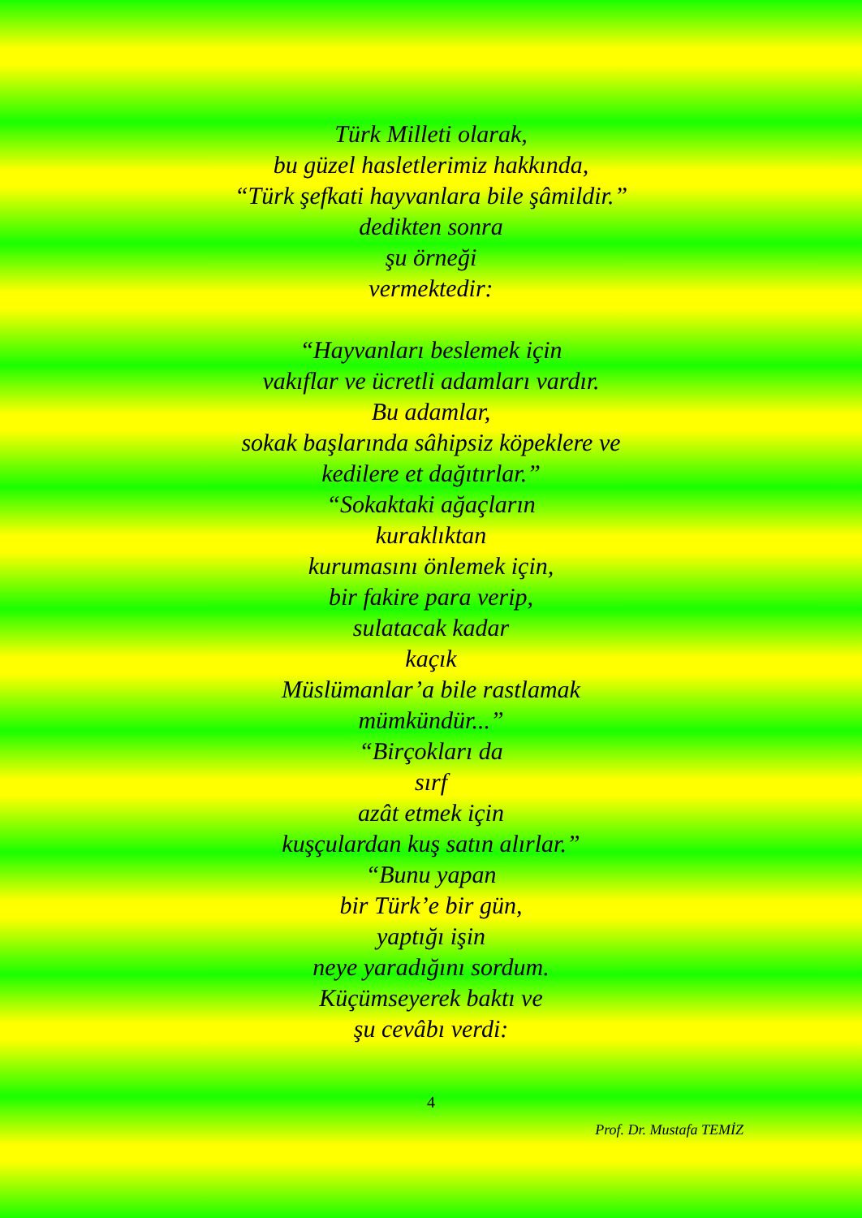Türk Milleti olarak,
bu güzel hasletlerimiz hakkında,
“Türk şefkati hayvanlara bile şâmildir.”
dedikten sonra
şu örneği
vermektedir:
“Hayvanları beslemek için
vakıflar ve ücretli adamları vardır.
Bu adamlar,
sokak başlarında sâhipsiz köpeklere ve
kedilere et dağıtırlar.”
“Sokaktaki ağaçların
kuraklıktan
kurumasını önlemek için,
bir fakire para verip,
sulatacak kadar
kaçık
Müslümanlar’a bile rastlamak
mümkündür...”
“Birçokları da
sırf
azât etmek için
kuşçulardan kuş satın alırlar.”
“Bunu yapan
bir Türk’e bir gün,
yaptığı işin
neye yaradığını sordum.
Küçümseyerek baktı ve
şu cevâbı verdi:
4
Prof. Dr. Mustafa TEMİZ